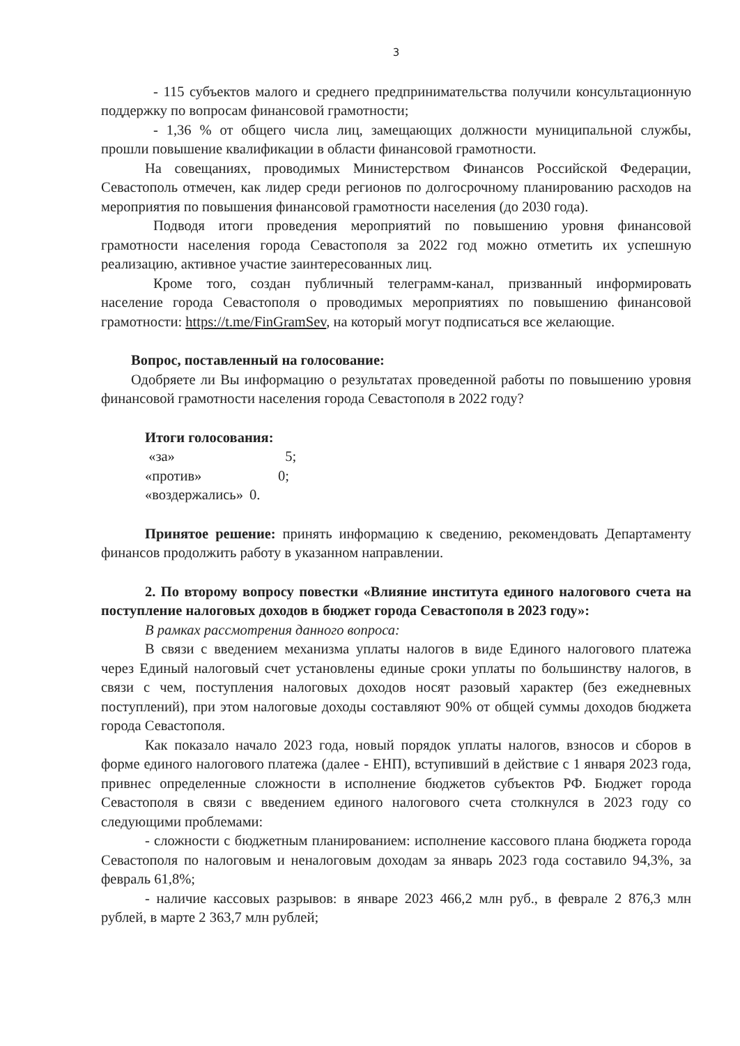3
- 115 субъектов малого и среднего предпринимательства получили консультационную поддержку по вопросам финансовой грамотности;
- 1,36 % от общего числа лиц, замещающих должности муниципальной службы, прошли повышение квалификации в области финансовой грамотности.
На совещаниях, проводимых Министерством Финансов Российской Федерации, Севастополь отмечен, как лидер среди регионов по долгосрочному планированию расходов на мероприятия по повышения финансовой грамотности населения (до 2030 года).
Подводя итоги проведения мероприятий по повышению уровня финансовой грамотности населения города Севастополя за 2022 год можно отметить их успешную реализацию, активное участие заинтересованных лиц.
Кроме того, создан публичный телеграмм-канал, призванный информировать население города Севастополя о проводимых мероприятиях по повышению финансовой грамотности: https://t.me/FinGramSev, на который могут подписаться все желающие.
Вопрос, поставленный на голосование:
Одобряете ли Вы информацию о результатах проведенной работы по повышению уровня финансовой грамотности населения города Севастополя в 2022 году?
Итоги голосования:
| «за» | 5; |
| «против» | 0; |
| «воздержались» | 0. |
Принятое решение: принять информацию к сведению, рекомендовать Департаменту финансов продолжить работу в указанном направлении.
2. По второму вопросу повестки «Влияние института единого налогового счета на поступление налоговых доходов в бюджет города Севастополя в 2023 году»:
В рамках рассмотрения данного вопроса:
В связи с введением механизма уплаты налогов в виде Единого налогового платежа через Единый налоговый счет установлены единые сроки уплаты по большинству налогов, в связи с чем, поступления налоговых доходов носят разовый характер (без ежедневных поступлений), при этом налоговые доходы составляют 90% от общей суммы доходов бюджета города Севастополя.
Как показало начало 2023 года, новый порядок уплаты налогов, взносов и сборов в форме единого налогового платежа (далее - ЕНП), вступивший в действие с 1 января 2023 года, привнес определенные сложности в исполнение бюджетов субъектов РФ. Бюджет города Севастополя в связи с введением единого налогового счета столкнулся в 2023 году со следующими проблемами:
- сложности с бюджетным планированием: исполнение кассового плана бюджета города Севастополя по налоговым и неналоговым доходам за январь 2023 года составило 94,3%, за февраль 61,8%;
- наличие кассовых разрывов: в январе 2023 466,2 млн руб., в феврале 2 876,3 млн рублей, в марте 2 363,7 млн рублей;